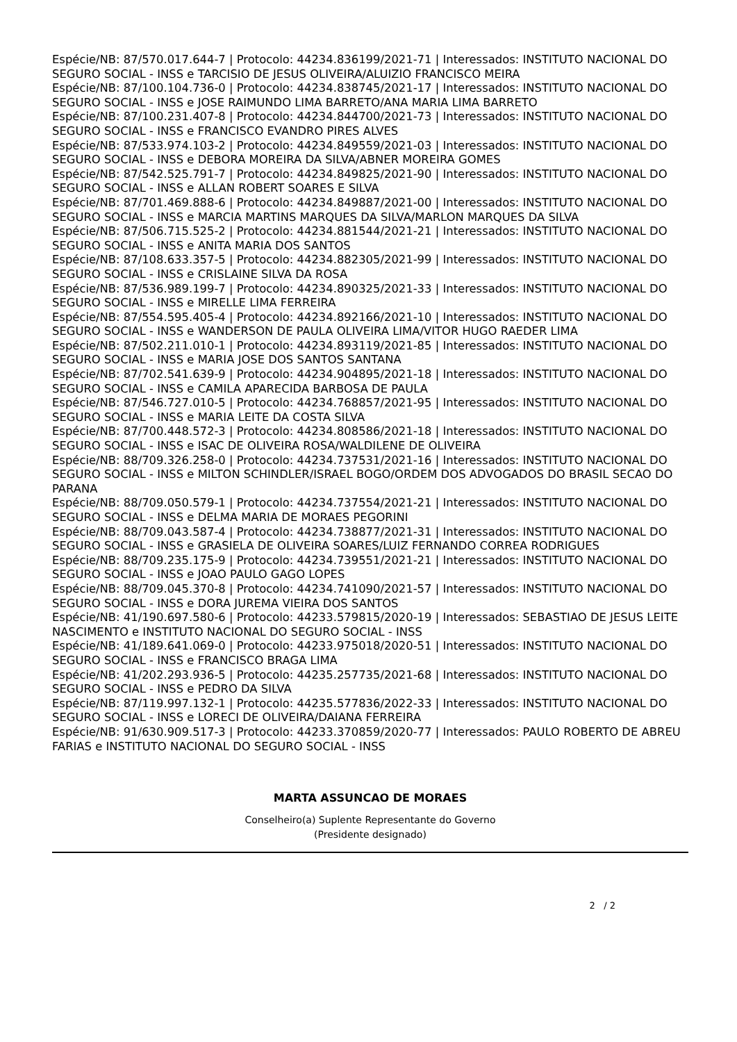Espécie/NB: 87/570.017.644-7 | Protocolo: 44234.836199/2021-71 | Interessados: INSTITUTO NACIONAL DO SEGURO SOCIAL - INSS e TARCISIO DE JESUS OLIVEIRA/ALUIZIO FRANCISCO MEIRA
Espécie/NB: 87/100.104.736-0 | Protocolo: 44234.838745/2021-17 | Interessados: INSTITUTO NACIONAL DO SEGURO SOCIAL - INSS e JOSE RAIMUNDO LIMA BARRETO/ANA MARIA LIMA BARRETO
Espécie/NB: 87/100.231.407-8 | Protocolo: 44234.844700/2021-73 | Interessados: INSTITUTO NACIONAL DO SEGURO SOCIAL - INSS e FRANCISCO EVANDRO PIRES ALVES
Espécie/NB: 87/533.974.103-2 | Protocolo: 44234.849559/2021-03 | Interessados: INSTITUTO NACIONAL DO SEGURO SOCIAL - INSS e DEBORA MOREIRA DA SILVA/ABNER MOREIRA GOMES
Espécie/NB: 87/542.525.791-7 | Protocolo: 44234.849825/2021-90 | Interessados: INSTITUTO NACIONAL DO SEGURO SOCIAL - INSS e ALLAN ROBERT SOARES E SILVA
Espécie/NB: 87/701.469.888-6 | Protocolo: 44234.849887/2021-00 | Interessados: INSTITUTO NACIONAL DO SEGURO SOCIAL - INSS e MARCIA MARTINS MARQUES DA SILVA/MARLON MARQUES DA SILVA
Espécie/NB: 87/506.715.525-2 | Protocolo: 44234.881544/2021-21 | Interessados: INSTITUTO NACIONAL DO SEGURO SOCIAL - INSS e ANITA MARIA DOS SANTOS
Espécie/NB: 87/108.633.357-5 | Protocolo: 44234.882305/2021-99 | Interessados: INSTITUTO NACIONAL DO SEGURO SOCIAL - INSS e CRISLAINE SILVA DA ROSA
Espécie/NB: 87/536.989.199-7 | Protocolo: 44234.890325/2021-33 | Interessados: INSTITUTO NACIONAL DO SEGURO SOCIAL - INSS e MIRELLE LIMA FERREIRA
Espécie/NB: 87/554.595.405-4 | Protocolo: 44234.892166/2021-10 | Interessados: INSTITUTO NACIONAL DO SEGURO SOCIAL - INSS e WANDERSON DE PAULA OLIVEIRA LIMA/VITOR HUGO RAEDER LIMA
Espécie/NB: 87/502.211.010-1 | Protocolo: 44234.893119/2021-85 | Interessados: INSTITUTO NACIONAL DO SEGURO SOCIAL - INSS e MARIA JOSE DOS SANTOS SANTANA
Espécie/NB: 87/702.541.639-9 | Protocolo: 44234.904895/2021-18 | Interessados: INSTITUTO NACIONAL DO SEGURO SOCIAL - INSS e CAMILA APARECIDA BARBOSA DE PAULA
Espécie/NB: 87/546.727.010-5 | Protocolo: 44234.768857/2021-95 | Interessados: INSTITUTO NACIONAL DO SEGURO SOCIAL - INSS e MARIA LEITE DA COSTA SILVA
Espécie/NB: 87/700.448.572-3 | Protocolo: 44234.808586/2021-18 | Interessados: INSTITUTO NACIONAL DO SEGURO SOCIAL - INSS e ISAC DE OLIVEIRA ROSA/WALDILENE DE OLIVEIRA
Espécie/NB: 88/709.326.258-0 | Protocolo: 44234.737531/2021-16 | Interessados: INSTITUTO NACIONAL DO SEGURO SOCIAL - INSS e MILTON SCHINDLER/ISRAEL BOGO/ORDEM DOS ADVOGADOS DO BRASIL SECAO DO PARANA
Espécie/NB: 88/709.050.579-1 | Protocolo: 44234.737554/2021-21 | Interessados: INSTITUTO NACIONAL DO SEGURO SOCIAL - INSS e DELMA MARIA DE MORAES PEGORINI
Espécie/NB: 88/709.043.587-4 | Protocolo: 44234.738877/2021-31 | Interessados: INSTITUTO NACIONAL DO SEGURO SOCIAL - INSS e GRASIELA DE OLIVEIRA SOARES/LUIZ FERNANDO CORREA RODRIGUES
Espécie/NB: 88/709.235.175-9 | Protocolo: 44234.739551/2021-21 | Interessados: INSTITUTO NACIONAL DO SEGURO SOCIAL - INSS e JOAO PAULO GAGO LOPES
Espécie/NB: 88/709.045.370-8 | Protocolo: 44234.741090/2021-57 | Interessados: INSTITUTO NACIONAL DO SEGURO SOCIAL - INSS e DORA JUREMA VIEIRA DOS SANTOS
Espécie/NB: 41/190.697.580-6 | Protocolo: 44233.579815/2020-19 | Interessados: SEBASTIAO DE JESUS LEITE NASCIMENTO e INSTITUTO NACIONAL DO SEGURO SOCIAL - INSS
Espécie/NB: 41/189.641.069-0 | Protocolo: 44233.975018/2020-51 | Interessados: INSTITUTO NACIONAL DO SEGURO SOCIAL - INSS e FRANCISCO BRAGA LIMA
Espécie/NB: 41/202.293.936-5 | Protocolo: 44235.257735/2021-68 | Interessados: INSTITUTO NACIONAL DO SEGURO SOCIAL - INSS e PEDRO DA SILVA
Espécie/NB: 87/119.997.132-1 | Protocolo: 44235.577836/2022-33 | Interessados: INSTITUTO NACIONAL DO SEGURO SOCIAL - INSS e LORECI DE OLIVEIRA/DAIANA FERREIRA
Espécie/NB: 91/630.909.517-3 | Protocolo: 44233.370859/2020-77 | Interessados: PAULO ROBERTO DE ABREU FARIAS e INSTITUTO NACIONAL DO SEGURO SOCIAL - INSS
MARTA ASSUNCAO DE MORAES
Conselheiro(a) Suplente Representante do Governo
(Presidente designado)
2 / 2